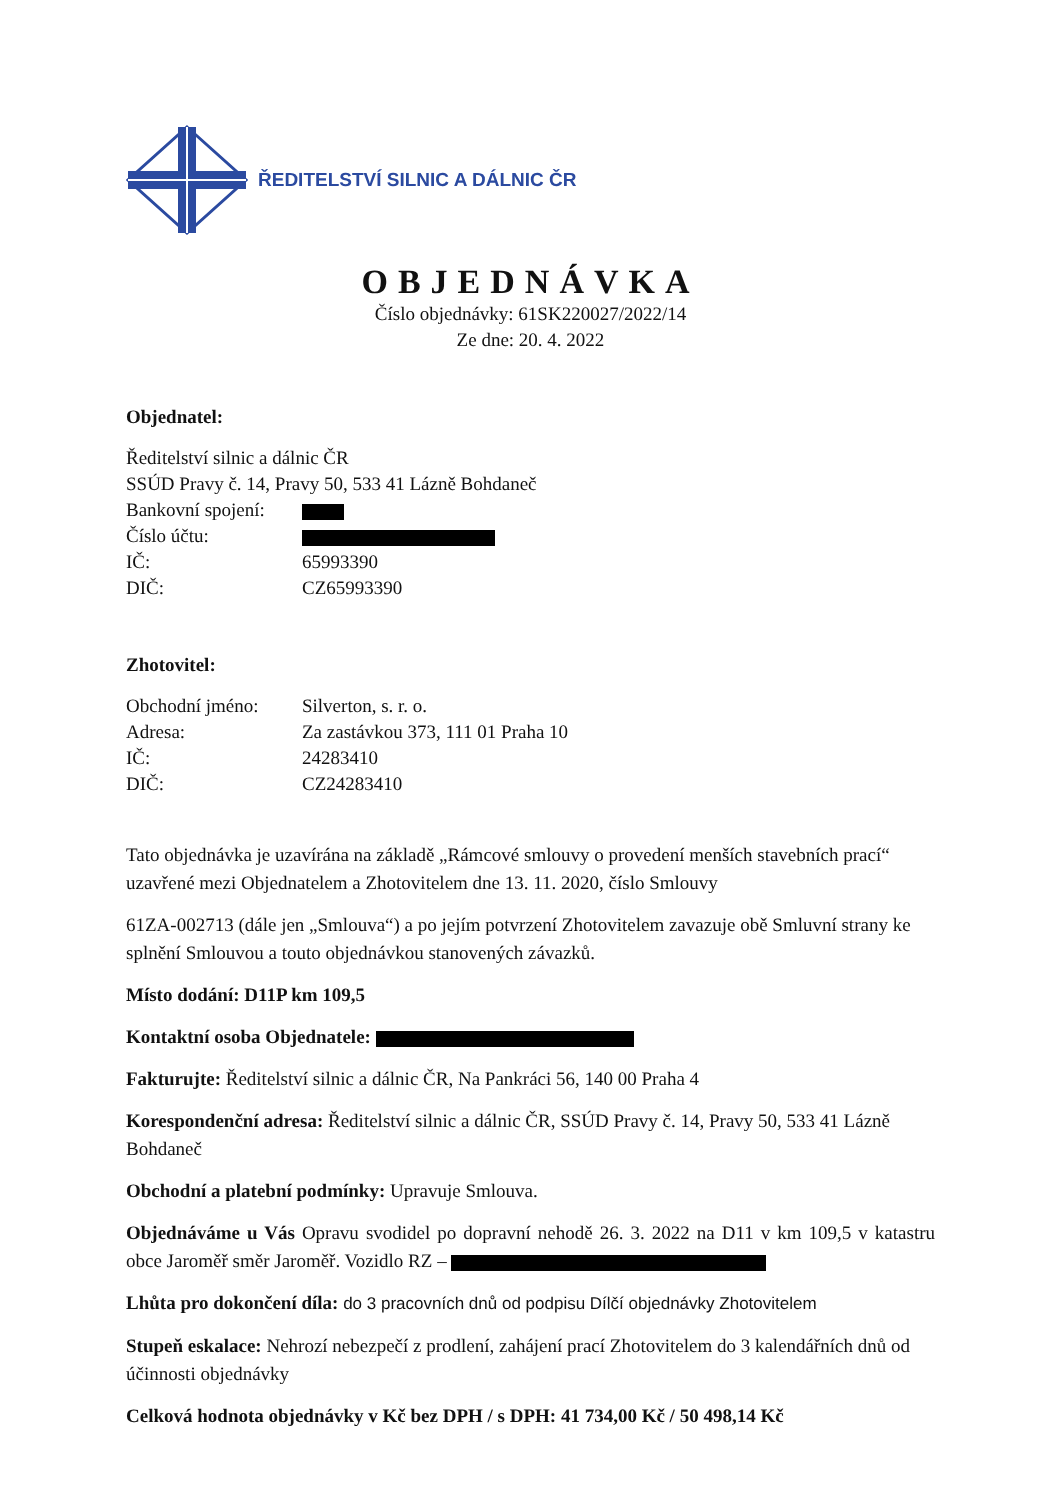ŘEDITELSTVÍ SILNIC A DÁLNIC ČR
OBJEDNÁVKA
Číslo objednávky: 61SK220027/2022/14
Ze dne: 20. 4. 2022
Objednatel:
| Ředitelství silnic a dálnic ČR | |
| SSÚD Pravy č. 14, Pravy 50, 533 41 Lázně Bohdaneč | |
| Bankovní spojení: | |
| Číslo účtu: | |
| IČ: | 65993390 |
| DIČ: | CZ65993390 |
Zhotovitel:
| Obchodní jméno: | Silverton, s. r. o. |
| Adresa: | Za zastávkou 373, 111 01 Praha 10 |
| IČ: | 24283410 |
| DIČ: | CZ24283410 |
Tato objednávka je uzavírána na základě „Rámcové smlouvy o provedení menších stavebních prací“ uzavřené mezi Objednatelem a Zhotovitelem dne 13. 11. 2020, číslo Smlouvy
61ZA-002713 (dále jen „Smlouva“) a po jejím potvrzení Zhotovitelem zavazuje obě Smluvní strany ke splnění Smlouvou a touto objednávkou stanovených závazků.
Místo dodání: D11P km 109,5
Kontaktní osoba Objednatele:
Fakturujte: Ředitelství silnic a dálnic ČR, Na Pankráci 56, 140 00 Praha 4
Korespondenční adresa: Ředitelství silnic a dálnic ČR, SSÚD Pravy č. 14, Pravy 50, 533 41 Lázně Bohdaneč
Obchodní a platební podmínky: Upravuje Smlouva.
Objednáváme u Vás Opravu svodidel po dopravní nehodě 26. 3. 2022 na D11 v km 109,5 v katastru obce Jaroměř směr Jaroměř. Vozidlo RZ –
Lhůta pro dokončení díla: do 3 pracovních dnů od podpisu Dílčí objednávky Zhotovitelem
Stupeň eskalace: Nehrozí nebezpečí z prodlení, zahájení prací Zhotovitelem do 3 kalendářních dnů od účinnosti objednávky
Celková hodnota objednávky v Kč bez DPH / s DPH: 41 734,00 Kč / 50 498,14 Kč